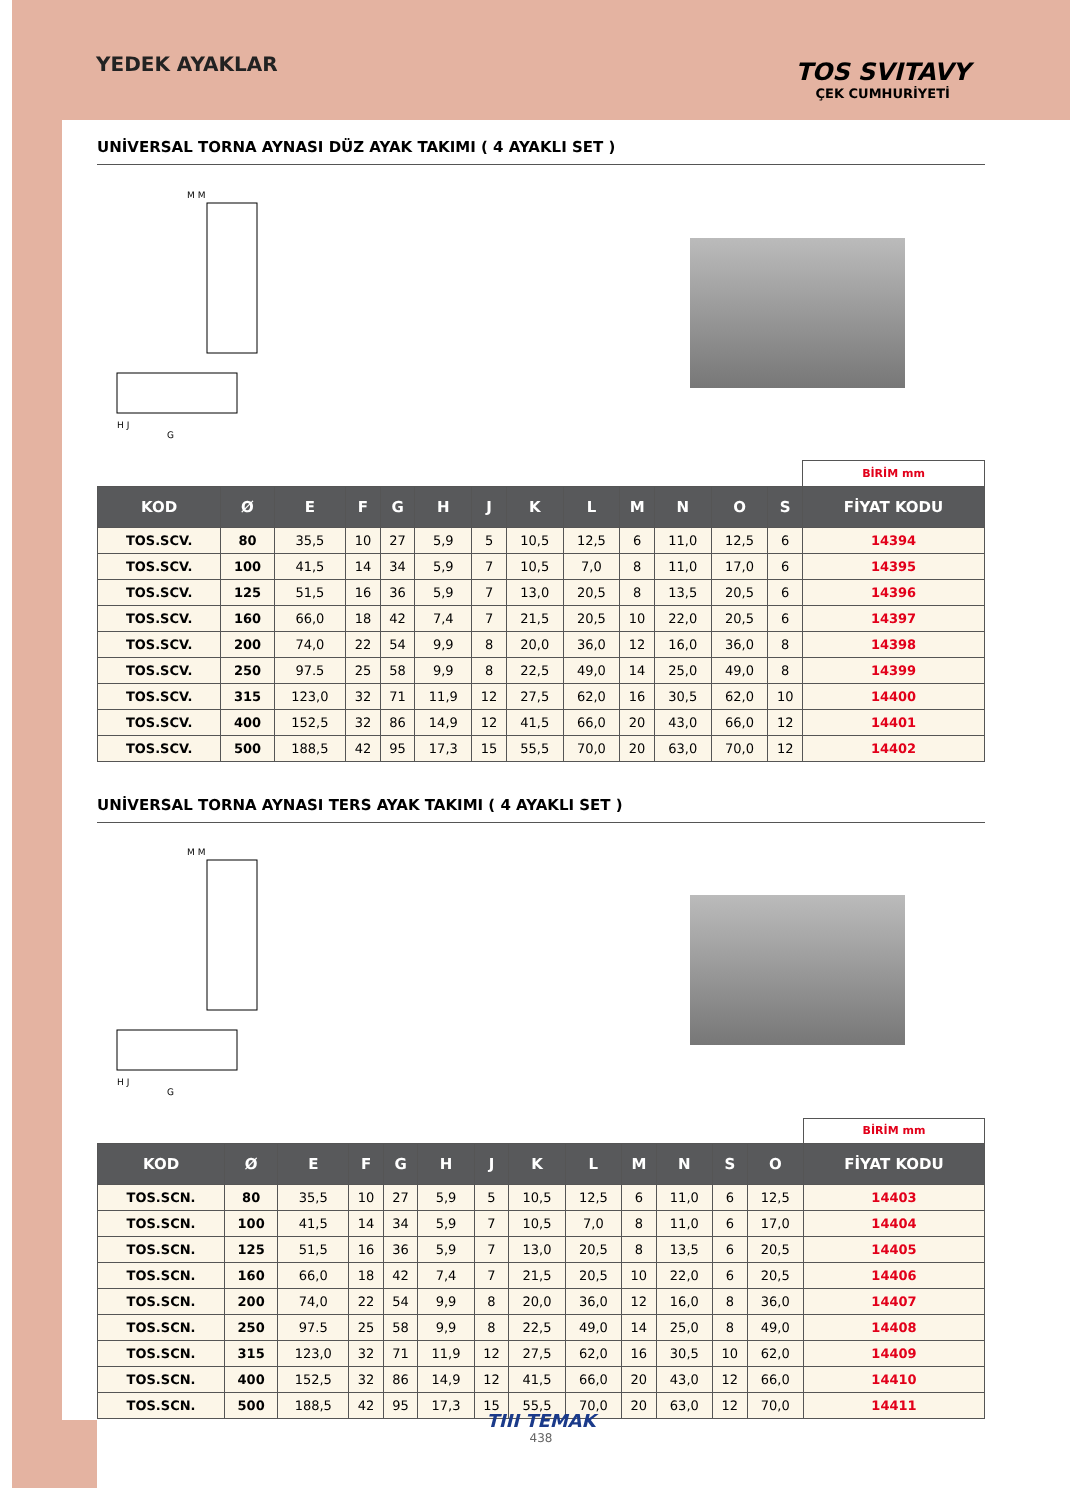YEDEK AYAKLAR
TOS SVITAVY
ÇEK CUMHURİYETİ
UNİVERSAL TORNA AYNASI DÜZ AYAK TAKIMI ( 4 AYAKLI SET )
M M
H J
G
| | | | | | | | | | | | | | BİRİM mm |
| KOD | Ø | E | F | G | H | J | K | L | M | N | O | S | FİYAT KODU |
| TOS.SCV. | 80 | 35,5 | 10 | 27 | 5,9 | 5 | 10,5 | 12,5 | 6 | 11,0 | 12,5 | 6 | 14394 |
| TOS.SCV. | 100 | 41,5 | 14 | 34 | 5,9 | 7 | 10,5 | 7,0 | 8 | 11,0 | 17,0 | 6 | 14395 |
| TOS.SCV. | 125 | 51,5 | 16 | 36 | 5,9 | 7 | 13,0 | 20,5 | 8 | 13,5 | 20,5 | 6 | 14396 |
| TOS.SCV. | 160 | 66,0 | 18 | 42 | 7,4 | 7 | 21,5 | 20,5 | 10 | 22,0 | 20,5 | 6 | 14397 |
| TOS.SCV. | 200 | 74,0 | 22 | 54 | 9,9 | 8 | 20,0 | 36,0 | 12 | 16,0 | 36,0 | 8 | 14398 |
| TOS.SCV. | 250 | 97.5 | 25 | 58 | 9,9 | 8 | 22,5 | 49,0 | 14 | 25,0 | 49,0 | 8 | 14399 |
| TOS.SCV. | 315 | 123,0 | 32 | 71 | 11,9 | 12 | 27,5 | 62,0 | 16 | 30,5 | 62,0 | 10 | 14400 |
| TOS.SCV. | 400 | 152,5 | 32 | 86 | 14,9 | 12 | 41,5 | 66,0 | 20 | 43,0 | 66,0 | 12 | 14401 |
| TOS.SCV. | 500 | 188,5 | 42 | 95 | 17,3 | 15 | 55,5 | 70,0 | 20 | 63,0 | 70,0 | 12 | 14402 |
UNİVERSAL TORNA AYNASI TERS AYAK TAKIMI ( 4 AYAKLI SET )
M M
H J
G
| | | | | | | | | | | | | | BİRİM mm |
| KOD | Ø | E | F | G | H | J | K | L | M | N | S | O | FİYAT KODU |
| TOS.SCN. | 80 | 35,5 | 10 | 27 | 5,9 | 5 | 10,5 | 12,5 | 6 | 11,0 | 6 | 12,5 | 14403 |
| TOS.SCN. | 100 | 41,5 | 14 | 34 | 5,9 | 7 | 10,5 | 7,0 | 8 | 11,0 | 6 | 17,0 | 14404 |
| TOS.SCN. | 125 | 51,5 | 16 | 36 | 5,9 | 7 | 13,0 | 20,5 | 8 | 13,5 | 6 | 20,5 | 14405 |
| TOS.SCN. | 160 | 66,0 | 18 | 42 | 7,4 | 7 | 21,5 | 20,5 | 10 | 22,0 | 6 | 20,5 | 14406 |
| TOS.SCN. | 200 | 74,0 | 22 | 54 | 9,9 | 8 | 20,0 | 36,0 | 12 | 16,0 | 8 | 36,0 | 14407 |
| TOS.SCN. | 250 | 97.5 | 25 | 58 | 9,9 | 8 | 22,5 | 49,0 | 14 | 25,0 | 8 | 49,0 | 14408 |
| TOS.SCN. | 315 | 123,0 | 32 | 71 | 11,9 | 12 | 27,5 | 62,0 | 16 | 30,5 | 10 | 62,0 | 14409 |
| TOS.SCN. | 400 | 152,5 | 32 | 86 | 14,9 | 12 | 41,5 | 66,0 | 20 | 43,0 | 12 | 66,0 | 14410 |
| TOS.SCN. | 500 | 188,5 | 42 | 95 | 17,3 | 15 | 55,5 | 70,0 | 20 | 63,0 | 12 | 70,0 | 14411 |
TIII TEMAK
438